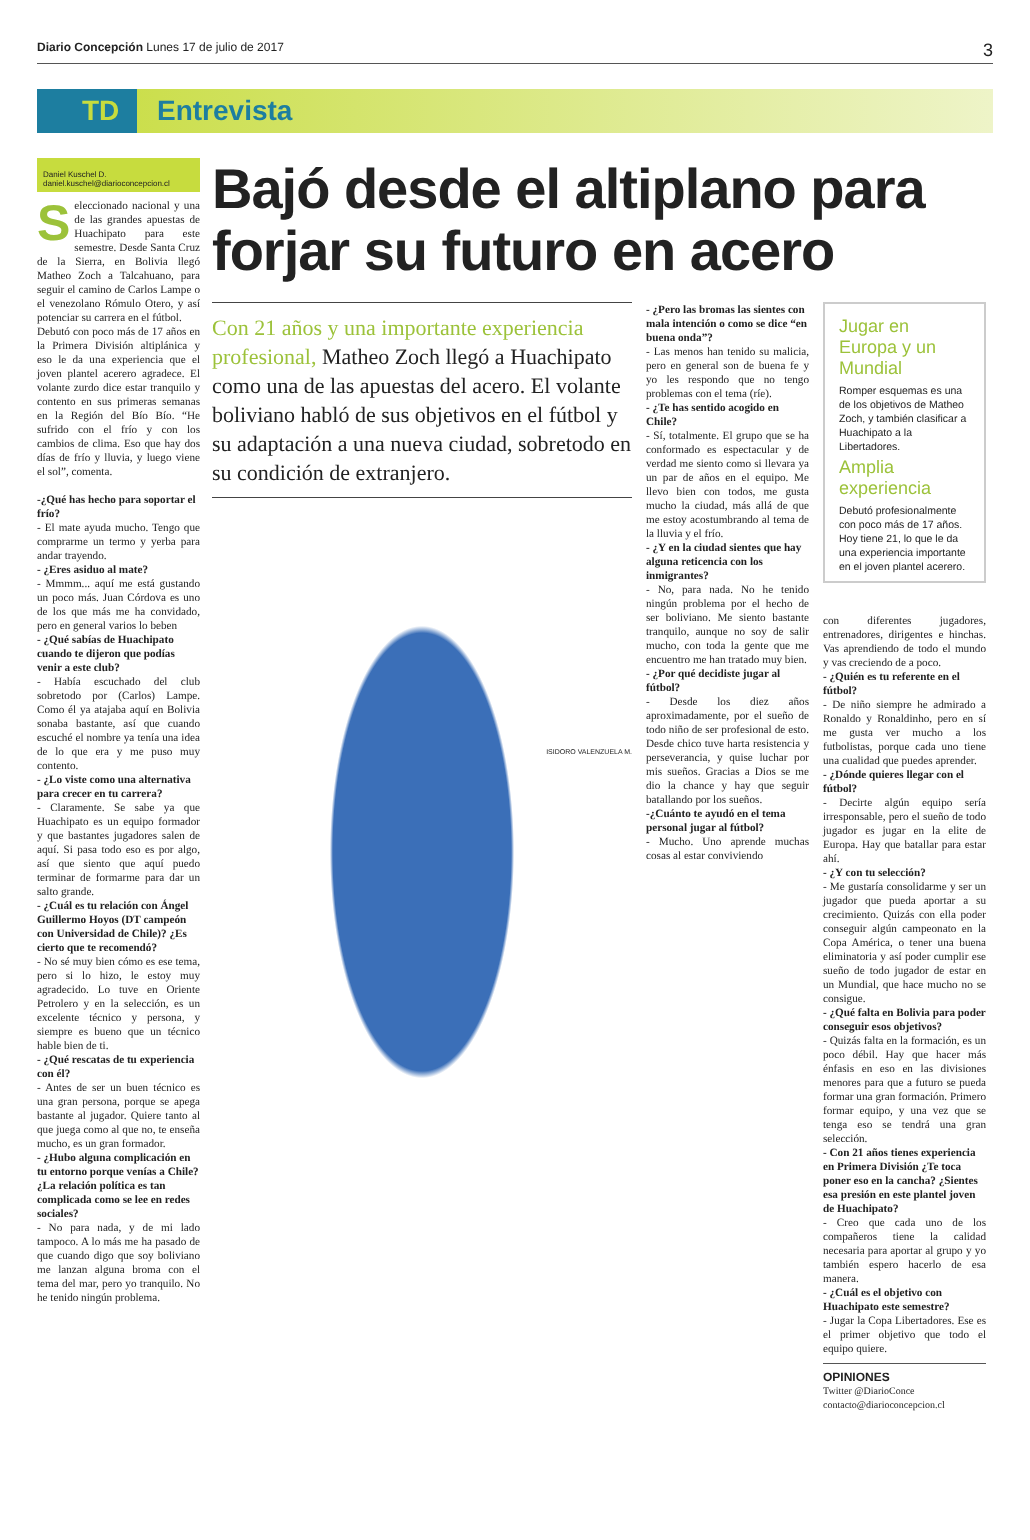Diario Concepción Lunes 17 de julio de 2017 3
TD
Entrevista
Daniel Kuschel D.
daniel.kuschel@diarioconcepcion.cl
Seleccionado nacional y una de las grandes apuestas de Huachipato para este semestre. Desde Santa Cruz de la Sierra, en Bolivia llegó Matheo Zoch a Talcahuano, para seguir el camino de Carlos Lampe o el venezolano Rómulo Otero, y así potenciar su carrera en el fútbol.
Debutó con poco más de 17 años en la Primera División altiplánica y eso le da una experiencia que el joven plantel acerero agradece. El volante zurdo dice estar tranquilo y contento en sus primeras semanas en la Región del Bío Bío. “He sufrido con el frío y con los cambios de clima. Eso que hay dos días de frío y lluvia, y luego viene el sol”, comenta.
-¿Qué has hecho para soportar el frío?
- El mate ayuda mucho. Tengo que comprarme un termo y yerba para andar trayendo.
- ¿Eres asiduo al mate?
- Mmmm... aquí me está gustando un poco más. Juan Córdova es uno de los que más me ha convidado, pero en general varios lo beben
- ¿Qué sabías de Huachipato cuando te dijeron que podías venir a este club?
- Había escuchado del club sobretodo por (Carlos) Lampe. Como él ya atajaba aquí en Bolivia sonaba bastante, así que cuando escuché el nombre ya tenía una idea de lo que era y me puso muy contento.
- ¿Lo viste como una alternativa para crecer en tu carrera?
- Claramente. Se sabe ya que Huachipato es un equipo formador y que bastantes jugadores salen de aquí. Si pasa todo eso es por algo, así que siento que aquí puedo terminar de formarme para dar un salto grande.
- ¿Cuál es tu relación con Ángel Guillermo Hoyos (DT campeón con Universidad de Chile)? ¿Es cierto que te recomendó?
- No sé muy bien cómo es ese tema, pero si lo hizo, le estoy muy agradecido. Lo tuve en Oriente Petrolero y en la selección, es un excelente técnico y persona, y siempre es bueno que un técnico hable bien de ti.
- ¿Qué rescatas de tu experiencia con él?
- Antes de ser un buen técnico es una gran persona, porque se apega bastante al jugador. Quiere tanto al que juega como al que no, te enseña mucho, es un gran formador.
- ¿Hubo alguna complicación en tu entorno porque venías a Chile? ¿La relación política es tan complicada como se lee en redes sociales?
- No para nada, y de mi lado tampoco. A lo más me ha pasado de que cuando digo que soy boliviano me lanzan alguna broma con el tema del mar, pero yo tranquilo. No he tenido ningún problema.
Bajó desde el altiplano para forjar su futuro en acero
Con 21 años y una importante experiencia profesional, Matheo Zoch llegó a Huachipato como una de las apuestas del acero. El volante boliviano habló de sus objetivos en el fútbol y su adaptación a una nueva ciudad, sobretodo en su condición de extranjero.
ISIDORO VALENZUELA M.
- ¿Pero las bromas las sientes con mala intención o como se dice “en buena onda”?
- Las menos han tenido su malicia, pero en general son de buena fe y yo les respondo que no tengo problemas con el tema (ríe).
- ¿Te has sentido acogido en Chile?
- Sí, totalmente. El grupo que se ha conformado es espectacular y de verdad me siento como si llevara ya un par de años en el equipo. Me llevo bien con todos, me gusta mucho la ciudad, más allá de que me estoy acostumbrando al tema de la lluvia y el frío.
- ¿Y en la ciudad sientes que hay alguna reticencia con los inmigrantes?
- No, para nada. No he tenido ningún problema por el hecho de ser boliviano. Me siento bastante tranquilo, aunque no soy de salir mucho, con toda la gente que me encuentro me han tratado muy bien.
- ¿Por qué decidiste jugar al fútbol?
- Desde los diez años aproximadamente, por el sueño de todo niño de ser profesional de esto. Desde chico tuve harta resistencia y perseverancia, y quise luchar por mis sueños. Gracias a Dios se me dio la chance y hay que seguir batallando por los sueños.
-¿Cuánto te ayudó en el tema personal jugar al fútbol?
- Mucho. Uno aprende muchas cosas al estar conviviendo
Jugar en Europa y un Mundial
Romper esquemas es una de los objetivos de Matheo Zoch, y también clasificar a Huachipato a la Libertadores.
Amplia experiencia
Debutó profesionalmente con poco más de 17 años. Hoy tiene 21, lo que le da una experiencia importante en el joven plantel acerero.
con diferentes jugadores, entrenadores, dirigentes e hinchas. Vas aprendiendo de todo el mundo y vas creciendo de a poco.
- ¿Quién es tu referente en el fútbol?
- De niño siempre he admirado a Ronaldo y Ronaldinho, pero en sí me gusta ver mucho a los futbolistas, porque cada uno tiene una cualidad que puedes aprender.
- ¿Dónde quieres llegar con el fútbol?
- Decirte algún equipo sería irresponsable, pero el sueño de todo jugador es jugar en la elite de Europa. Hay que batallar para estar ahí.
- ¿Y con tu selección?
- Me gustaría consolidarme y ser un jugador que pueda aportar a su crecimiento. Quizás con ella poder conseguir algún campeonato en la Copa América, o tener una buena eliminatoria y así poder cumplir ese sueño de todo jugador de estar en un Mundial, que hace mucho no se consigue.
- ¿Qué falta en Bolivia para poder conseguir esos objetivos?
- Quizás falta en la formación, es un poco débil. Hay que hacer más énfasis en eso en las divisiones menores para que a futuro se pueda formar una gran formación. Primero formar equipo, y una vez que se tenga eso se tendrá una gran selección.
- Con 21 años tienes experiencia en Primera División ¿Te toca poner eso en la cancha? ¿Sientes esa presión en este plantel joven de Huachipato?
- Creo que cada uno de los compañeros tiene la calidad necesaria para aportar al grupo y yo también espero hacerlo de esa manera.
- ¿Cuál es el objetivo con Huachipato este semestre?
- Jugar la Copa Libertadores. Ese es el primer objetivo que todo el equipo quiere.
OPINIONES
Twitter @DiarioConce
contacto@diarioconcepcion.cl